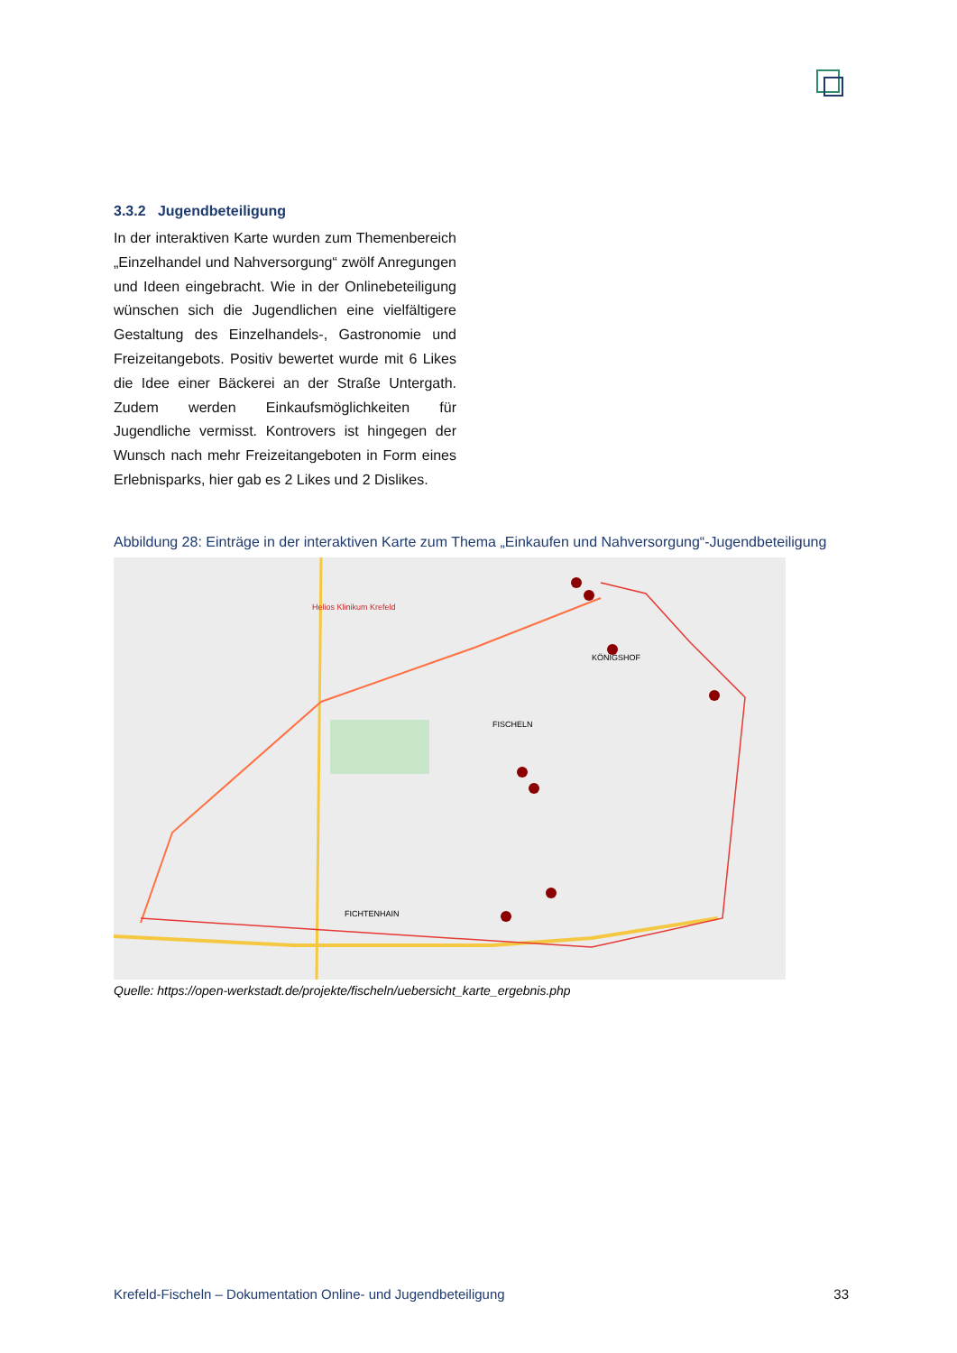3.3.2 Jugendbeteiligung
In der interaktiven Karte wurden zum Themenbereich „Einzelhandel und Nahversorgung“ zwölf Anregungen und Ideen eingebracht. Wie in der Onlinebeteiligung wünschen sich die Jugendlichen eine vielfältigere Gestaltung des Einzelhandels-, Gastronomie und Freizeitangebots. Positiv bewertet wurde mit 6 Likes die Idee einer Bäckerei an der Straße Untergath. Zudem werden Einkaufsmöglichkeiten für Jugendliche vermisst. Kontrovers ist hingegen der Wunsch nach mehr Freizeitangeboten in Form eines Erlebnisparks, hier gab es 2 Likes und 2 Dislikes.
Abbildung 28: Einträge in der interaktiven Karte zum Thema „Einkaufen und Nahversorgung“-Jugendbeteiligung
FISCHELN
FICHTENHAIN
KÖNIGSHOF
Helios Klinikum Krefeld
Quelle: https://open-werkstadt.de/projekte/fischeln/uebersicht_karte_ergebnis.php
Krefeld-Fischeln – Dokumentation Online- und Jugendbeteiligung 33